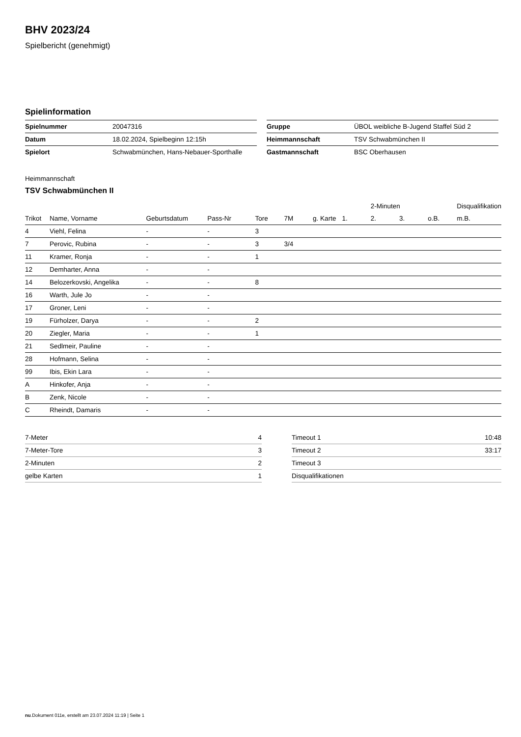BHV 2023/24
Spielbericht (genehmigt)
Spielinformation
| Spielnummer | 20047316 |
| Datum | 18.02.2024, Spielbeginn 12:15h |
| Spielort | Schwabmünchen, Hans-Nebauer-Sporthalle |
| Gruppe | ÜBOL weibliche B-Jugend Staffel Süd 2 |
| Heimmannschaft | TSV Schwabmünchen II |
| Gastmannschaft | BSC Oberhausen |
Heimmannschaft
TSV Schwabmünchen II
| | | | | | | | | 2-Minuten | | | Disqualifikation |
| --- | --- | --- | --- | --- | --- | --- | --- | --- | --- | --- | --- |
| Trikot | Name, Vorname | Geburtsdatum | Pass-Nr | Tore | 7M | g. Karte | 1. | 2. | 3. | o.B. | m.B. |
| 4 | Viehl, Felina | - | - | 3 | | | | | | | |
| 7 | Perovic, Rubina | - | - | 3 | 3/4 | | | | | | |
| 11 | Kramer, Ronja | - | - | 1 | | | | | | | |
| 12 | Demharter, Anna | - | - | | | | | | | | |
| 14 | Belozerkovski, Angelika | - | - | 8 | | | | | | | |
| 16 | Warth, Jule Jo | - | - | | | | | | | | |
| 17 | Groner, Leni | - | - | | | | | | | | |
| 19 | Fürholzer, Darya | - | - | 2 | | | | | | | |
| 20 | Ziegler, Maria | - | - | 1 | | | | | | | |
| 21 | Sedlmeir, Pauline | - | - | | | | | | | | |
| 28 | Hofmann, Selina | - | - | | | | | | | | |
| 99 | Ibis, Ekin Lara | - | - | | | | | | | | |
| A | Hinkofer, Anja | - | - | | | | | | | | |
| B | Zenk, Nicole | - | - | | | | | | | | |
| C | Rheindt, Damaris | - | - | | | | | | | | |
| 7-Meter | 4 |
| 7-Meter-Tore | 3 |
| 2-Minuten | 2 |
| gelbe Karten | 1 |
| Timeout 1 | 10:48 |
| Timeout 2 | 33:17 |
| Timeout 3 | |
| Disqualifikationen | |
nu.Dokument 011e, erstellt am 23.07.2024 11:19 | Seite 1